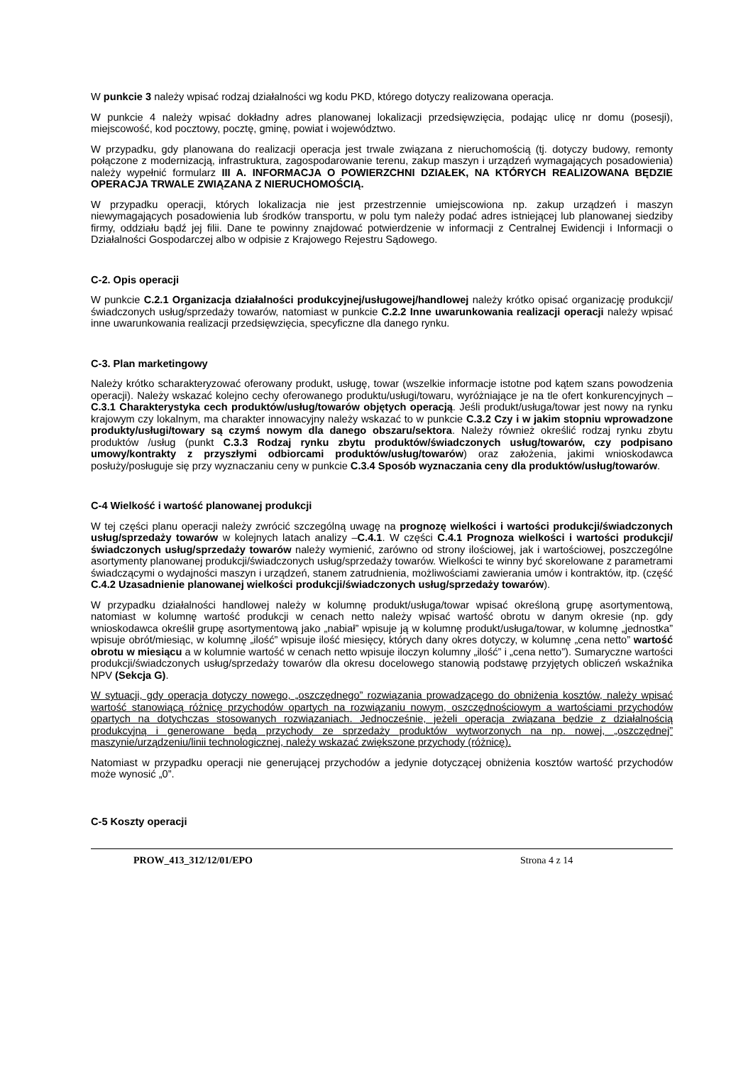W punkcie 3 należy wpisać rodzaj działalności wg kodu PKD, którego dotyczy realizowana operacja.
W punkcie 4 należy wpisać dokładny adres planowanej lokalizacji przedsięwzięcia, podając ulicę nr domu (posesji), miejscowość, kod pocztowy, pocztę, gminę, powiat i województwo.
W przypadku, gdy planowana do realizacji operacja jest trwale związana z nieruchomością (tj. dotyczy budowy, remonty połączone z modernizacją, infrastruktura, zagospodarowanie terenu, zakup maszyn i urządzeń wymagających posadowienia) należy wypełnić formularz III A. INFORMACJA O POWIERZCHNI DZIAŁEK, NA KTÓRYCH REALIZOWANA BĘDZIE OPERACJA TRWALE ZWIĄZANA Z NIERUCHOMOŚCIĄ.
W przypadku operacji, których lokalizacja nie jest przestrzennie umiejscowiona np. zakup urządzeń i maszyn niewymagających posadowienia lub środków transportu, w polu tym należy podać adres istniejącej lub planowanej siedziby firmy, oddziału bądź jej filii. Dane te powinny znajdować potwierdzenie w informacji z Centralnej Ewidencji i Informacji o Działalności Gospodarczej albo w odpisie z Krajowego Rejestru Sądowego.
C-2. Opis operacji
W punkcie C.2.1 Organizacja działalności produkcyjnej/usługowej/handlowej należy krótko opisać organizację produkcji/świadczonych usług/sprzedaży towarów, natomiast w punkcie C.2.2 Inne uwarunkowania realizacji operacji należy wpisać inne uwarunkowania realizacji przedsięwzięcia, specyficzne dla danego rynku.
C-3. Plan marketingowy
Należy krótko scharakteryzować oferowany produkt, usługę, towar (wszelkie informacje istotne pod kątem szans powodzenia operacji). Należy wskazać kolejno cechy oferowanego produktu/usługi/towaru, wyróżniające je na tle ofert konkurencyjnych – C.3.1 Charakterystyka cech produktów/usług/towarów objętych operacją. Jeśli produkt/usługa/towar jest nowy na rynku krajowym czy lokalnym, ma charakter innowacyjny należy wskazać to w punkcie C.3.2 Czy i w jakim stopniu wprowadzone produkty/usługi/towary są czymś nowym dla danego obszaru/sektora. Należy również określić rodzaj rynku zbytu produktów /usług (punkt C.3.3 Rodzaj rynku zbytu produktów/świadczonych usług/towarów, czy podpisano umowy/kontrakty z przyszłymi odbiorcami produktów/usług/towarów) oraz założenia, jakimi wnioskodawca posłuży/posługuje się przy wyznaczaniu ceny w punkcie C.3.4 Sposób wyznaczania ceny dla produktów/usług/towarów.
C-4 Wielkość i wartość planowanej produkcji
W tej części planu operacji należy zwrócić szczególną uwagę na prognozę wielkości i wartości produkcji/świadczonych usług/sprzedaży towarów w kolejnych latach analizy –C.4.1. W części C.4.1 Prognoza wielkości i wartości produkcji/świadczonych usług/sprzedaży towarów należy wymienić, zarówno od strony ilościowej, jak i wartościowej, poszczególne asortymenty planowanej produkcji/świadczonych usług/sprzedaży towarów. Wielkości te winny być skorelowane z parametrami świadczącymi o wydajności maszyn i urządzeń, stanem zatrudnienia, możliwościami zawierania umów i kontraktów, itp. (część C.4.2 Uzasadnienie planowanej wielkości produkcji/świadczonych usług/sprzedaży towarów).
W przypadku działalności handlowej należy w kolumnę produkt/usługa/towar wpisać określoną grupę asortymentową, natomiast w kolumnę wartość produkcji w cenach netto należy wpisać wartość obrotu w danym okresie (np. gdy wnioskodawca określił grupę asortymentową jako „nabiał” wpisuje ją w kolumnę produkt/usługa/towar, w kolumnę „jednostka” wpisuje obrót/miesiąc, w kolumnę „ilość” wpisuje ilość miesięcy, których dany okres dotyczy, w kolumnę „cena netto” wartość obrotu w miesiącu a w kolumnie wartość w cenach netto wpisuje iloczyn kolumny „ilość” i „cena netto”). Sumaryczne wartości produkcji/świadczonych usług/sprzedaży towarów dla okresu docelowego stanowią podstawę przyjętych obliczeń wskaźnika NPV (Sekcja G).
W sytuacji, gdy operacja dotyczy nowego, „oszczędnego” rozwiązania prowadzącego do obniżenia kosztów, należy wpisać wartość stanowiącą różnicę przychodów opartych na rozwiązaniu nowym, oszczędnościowym a wartościami przychodów opartych na dotychczas stosowanych rozwiązaniach. Jednocześnie, jeżeli operacja związana będzie z działalnością produkcyjną i generowane będą przychody ze sprzedaży produktów wytworzonych na np. nowej, „oszczędnej” maszynie/urządzeniu/linii technologicznej, należy wskazać zwiększone przychody (różnicę).
Natomiast w przypadku operacji nie generującej przychodów a jedynie dotyczącej obniżenia kosztów wartość przychodów może wynosić „0”.
C-5 Koszty operacji
PROW_413_312/12/01/EPO Strona 4 z 14